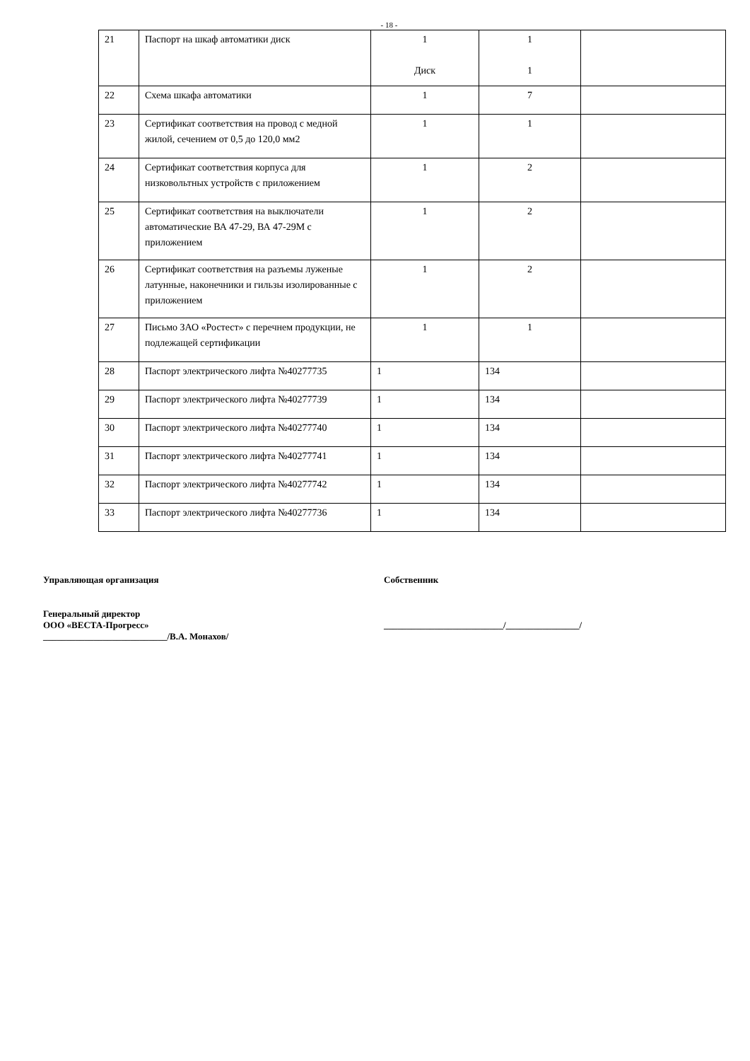- 18 -
| 21 | Паспорт на шкаф автоматики диск | 1 Диск | 1 1 | |
| 22 | Схема шкафа автоматики | 1 | 7 | |
| 23 | Сертификат соответствия на провод с медной жилой, сечением от 0,5 до 120,0 мм2 | 1 | 1 | |
| 24 | Сертификат соответствия корпуса для низковольтных устройств с приложением | 1 | 2 | |
| 25 | Сертификат соответствия на выключатели автоматические ВА 47-29, ВА 47-29М с приложением | 1 | 2 | |
| 26 | Сертификат соответствия на разъемы луженые латунные, наконечники и гильзы изолированные с приложением | 1 | 2 | |
| 27 | Письмо ЗАО «Ростест» с перечнем продукции, не подлежащей сертификации | 1 | 1 | |
| 28 | Паспорт электрического лифта №40277735 | 1 | 134 | |
| 29 | Паспорт электрического лифта №40277739 | 1 | 134 | |
| 30 | Паспорт электрического лифта №40277740 | 1 | 134 | |
| 31 | Паспорт электрического лифта №40277741 | 1 | 134 | |
| 32 | Паспорт электрического лифта №40277742 | 1 | 134 | |
| 33 | Паспорт электрического лифта №40277736 | 1 | 134 | |
Управляющая организация
Генеральный директор
ООО «ВЕСТА-Прогресс»
___________________________/В.А. Монахов/
Собственник
__________________________/________________/